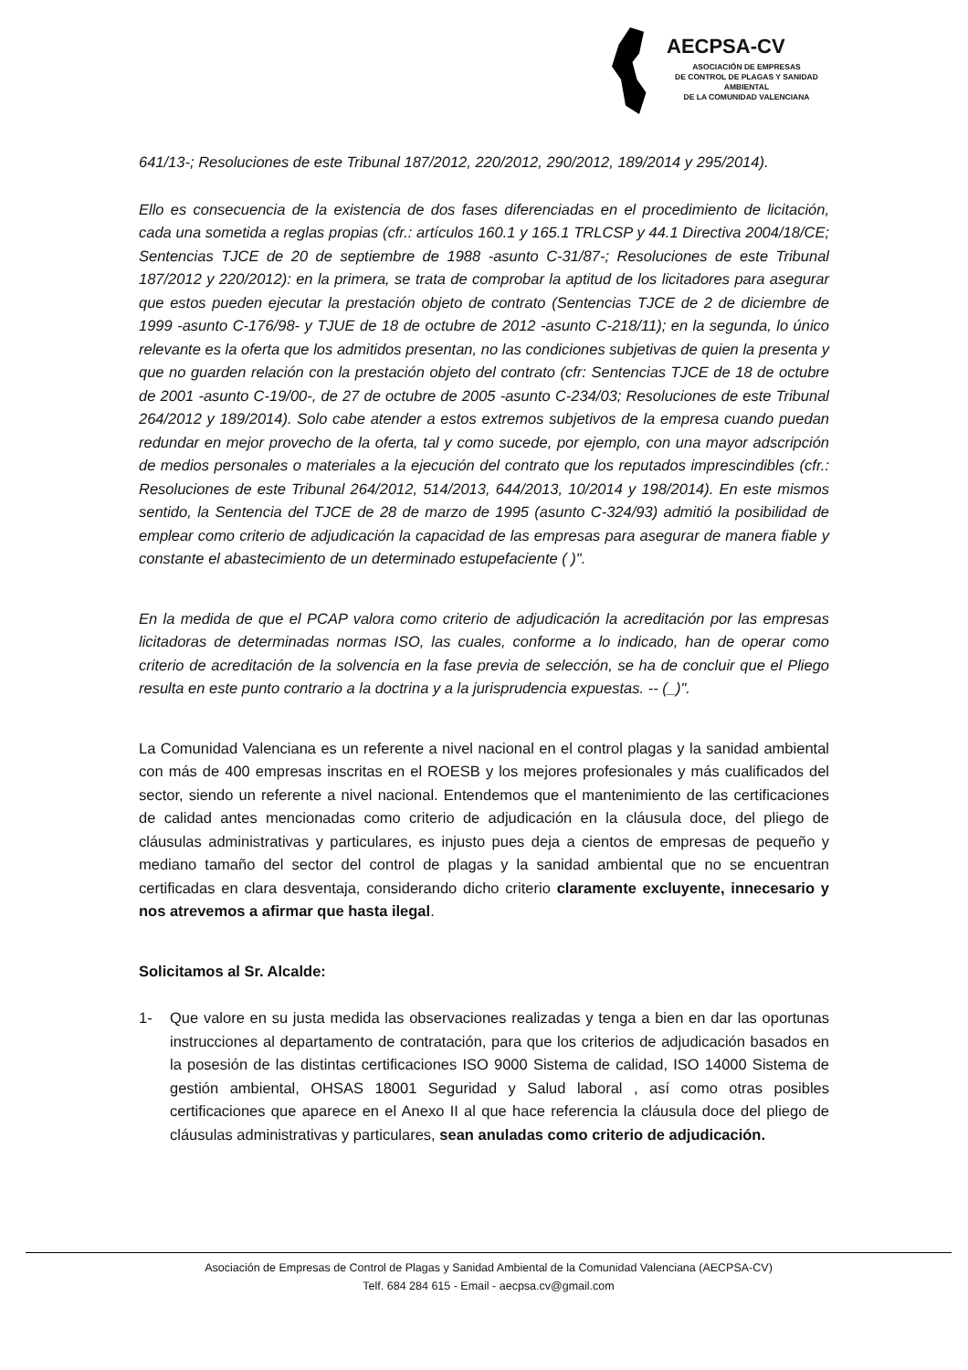AECPSA-CV
ASOCIACIÓN DE EMPRESAS
DE CONTROL DE PLAGAS Y SANIDAD AMBIENTAL
DE LA COMUNIDAD VALENCIANA
641/13-; Resoluciones de este Tribunal 187/2012, 220/2012, 290/2012, 189/2014 y 295/2014).
Ello es consecuencia de la existencia de dos fases diferenciadas en el procedimiento de licitación, cada una sometida a reglas propias (cfr.: artículos 160.1 y 165.1 TRLCSP y 44.1 Directiva 2004/18/CE; Sentencias TJCE de 20 de septiembre de 1988 -asunto C-31/87-; Resoluciones de este Tribunal 187/2012 y 220/2012): en la primera, se trata de comprobar la aptitud de los licitadores para asegurar que estos pueden ejecutar la prestación objeto de contrato (Sentencias TJCE de 2 de diciembre de 1999 -asunto C-176/98- y TJUE de 18 de octubre de 2012 -asunto C-218/11); en la segunda, lo único relevante es la oferta que los admitidos presentan, no las condiciones subjetivas de quien la presenta y que no guarden relación con la prestación objeto del contrato (cfr: Sentencias TJCE de 18 de octubre de 2001 -asunto C-19/00-, de 27 de octubre de 2005 -asunto C-234/03; Resoluciones de este Tribunal 264/2012 y 189/2014). Solo cabe atender a estos extremos subjetivos de la empresa cuando puedan redundar en mejor provecho de la oferta, tal y como sucede, por ejemplo, con una mayor adscripción de medios personales o materiales a la ejecución del contrato que los reputados imprescindibles (cfr.: Resoluciones de este Tribunal 264/2012, 514/2013, 644/2013, 10/2014 y 198/2014). En este mismos sentido, la Sentencia del TJCE de 28 de marzo de 1995 (asunto C-324/93) admitió la posibilidad de emplear como criterio de adjudicación la capacidad de las empresas para asegurar de manera fiable y constante el abastecimiento de un determinado estupefaciente ( )".
En la medida de que el PCAP valora como criterio de adjudicación la acreditación por las empresas licitadoras de determinadas normas ISO, las cuales, conforme a lo indicado, han de operar como criterio de acreditación de la solvencia en la fase previa de selección, se ha de concluir que el Pliego resulta en este punto contrario a la doctrina y a la jurisprudencia expuestas. -- (_)".
La Comunidad Valenciana es un referente a nivel nacional en el control plagas y la sanidad ambiental con más de 400 empresas inscritas en el ROESB y los mejores profesionales y más cualificados del sector, siendo un referente a nivel nacional. Entendemos que el mantenimiento de las certificaciones de calidad antes mencionadas como criterio de adjudicación en la cláusula doce, del pliego de cláusulas administrativas y particulares, es injusto pues deja a cientos de empresas de pequeño y mediano tamaño del sector del control de plagas y la sanidad ambiental que no se encuentran certificadas en clara desventaja, considerando dicho criterio claramente excluyente, innecesario y nos atrevemos a afirmar que hasta ilegal.
Solicitamos al Sr. Alcalde:
1- Que valore en su justa medida las observaciones realizadas y tenga a bien en dar las oportunas instrucciones al departamento de contratación, para que los criterios de adjudicación basados en la posesión de las distintas certificaciones ISO 9000 Sistema de calidad, ISO 14000 Sistema de gestión ambiental, OHSAS 18001 Seguridad y Salud laboral , así como otras posibles certificaciones que aparece en el Anexo II al que hace referencia la cláusula doce del pliego de cláusulas administrativas y particulares, sean anuladas como criterio de adjudicación.
Asociación de Empresas de Control de Plagas y Sanidad Ambiental de la Comunidad Valenciana (AECPSA-CV)
Telf. 684 284 615 - Email - aecpsa.cv@gmail.com